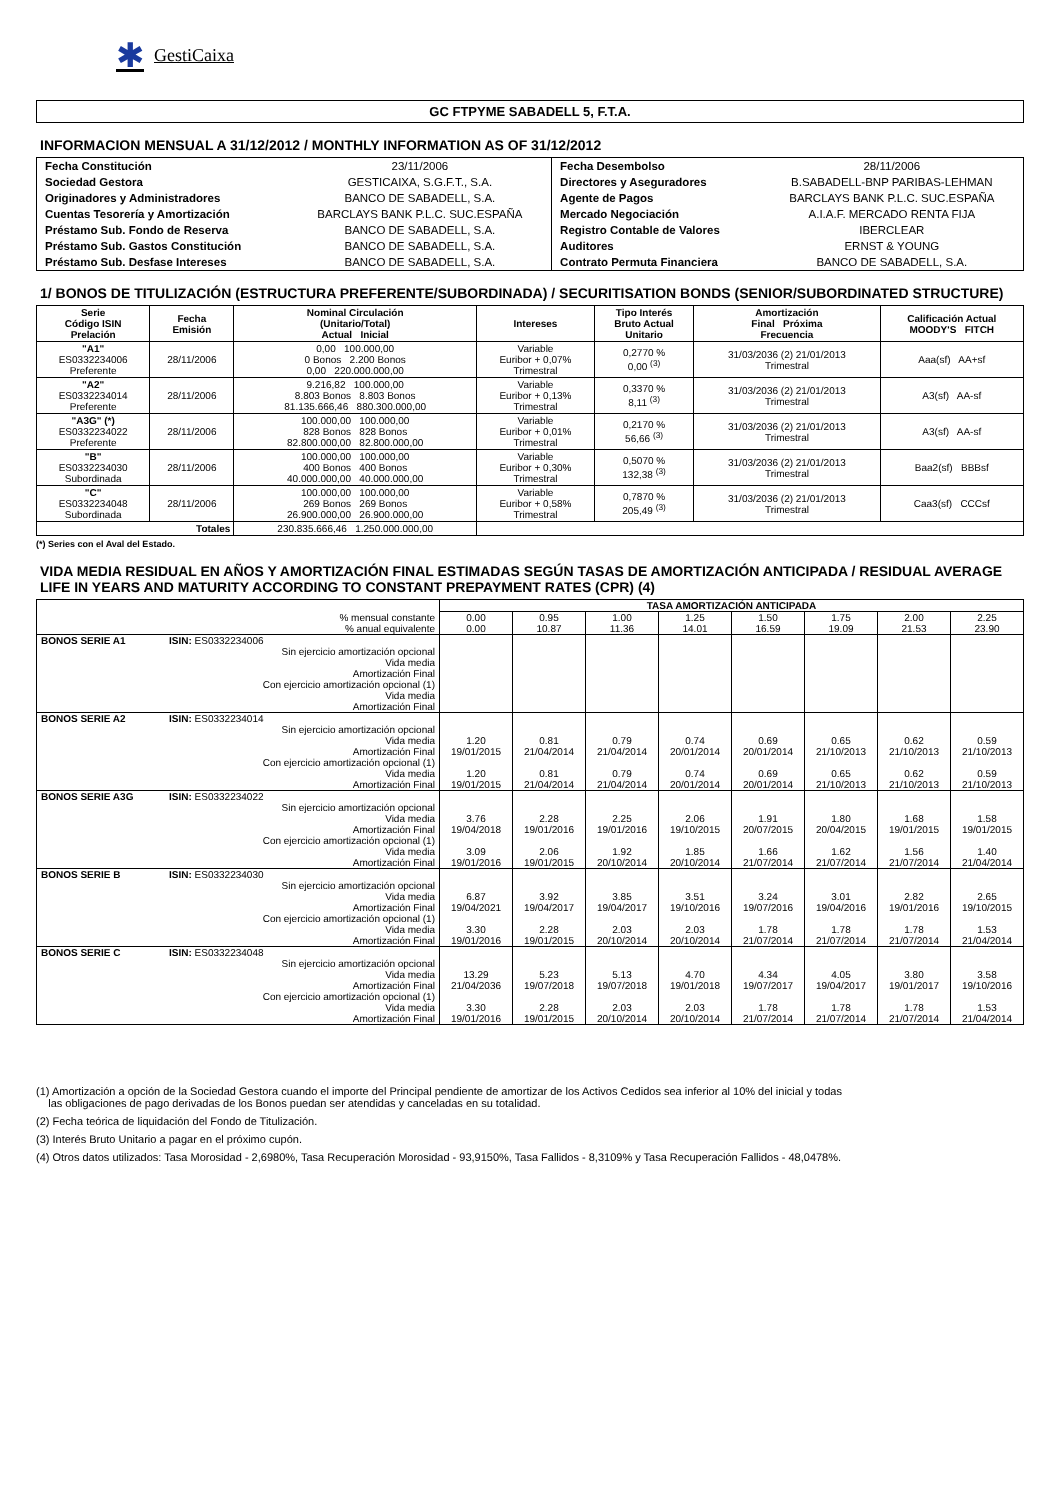✱ GestiCaixa
GC FTPYME SABADELL 5, F.T.A.
INFORMACION MENSUAL A 31/12/2012 / MONTHLY INFORMATION AS OF 31/12/2012
| Fecha Constitución | 23/11/2006 | Fecha Desembolso | 28/11/2006 |
| Sociedad Gestora | GESTICAIXA, S.G.F.T., S.A. | Directores y Aseguradores | B.SABADELL-BNP PARIBAS-LEHMAN |
| Originadores y Administradores | BANCO DE SABADELL, S.A. | Agente de Pagos | BARCLAYS BANK P.L.C. SUC.ESPAÑA |
| Cuentas Tesorería y Amortización | BARCLAYS BANK P.L.C. SUC.ESPAÑA | Mercado Negociación | A.I.A.F. MERCADO RENTA FIJA |
| Préstamo Sub. Fondo de Reserva | BANCO DE SABADELL, S.A. | Registro Contable de Valores | IBERCLEAR |
| Préstamo Sub. Gastos Constitución | BANCO DE SABADELL, S.A. | Auditores | ERNST & YOUNG |
| Préstamo Sub. Desfase Intereses | BANCO DE SABADELL, S.A. | Contrato Permuta Financiera | BANCO DE SABADELL, S.A. |
1/ BONOS DE TITULIZACIÓN (ESTRUCTURA PREFERENTE/SUBORDINADA) / SECURITISATION BONDS (SENIOR/SUBORDINATED STRUCTURE)
| Serie Código ISIN Prelación | Fecha Emisión | Nominal Circulación (Unitario/Total) Actual Inicial | Intereses | Tipo Interés Bruto Actual Unitario | Amortización Final Próxima Frecuencia | Calificación Actual MOODY'S FITCH |
| --- | --- | --- | --- | --- | --- | --- |
| "A1" ES0332234006 Preferente | 28/11/2006 | 0,00 100.000,00 0 Bonos 2.200 Bonos 0,00 220.000.000,00 | Variable Euribor + 0,07% Trimestral | 0,2770 % 0,00 <sup>(3)</sup> | 31/03/2036 (2) 21/01/2013 Trimestral | Aaa(sf) AA+sf |
| "A2" ES0332234014 Preferente | 28/11/2006 | 9.216,82 100.000,00 8.803 Bonos 8.803 Bonos 81.135.666,46 880.300.000,00 | Variable Euribor + 0,13% Trimestral | 0,3370 % 8,11 <sup>(3)</sup> | 31/03/2036 (2) 21/01/2013 Trimestral | A3(sf) AA-sf |
| "A3G" (*) ES0332234022 Preferente | 28/11/2006 | 100.000,00 100.000,00 828 Bonos 828 Bonos 82.800.000,00 82.800.000,00 | Variable Euribor + 0,01% Trimestral | 0,2170 % 56,66 <sup>(3)</sup> | 31/03/2036 (2) 21/01/2013 Trimestral | A3(sf) AA-sf |
| "B" ES0332234030 Subordinada | 28/11/2006 | 100.000,00 100.000,00 400 Bonos 400 Bonos 40.000.000,00 40.000.000,00 | Variable Euribor + 0,30% Trimestral | 0,5070 % 132,38 <sup>(3)</sup> | 31/03/2036 (2) 21/01/2013 Trimestral | Baa2(sf) BBBsf |
| "C" ES0332234048 Subordinada | 28/11/2006 | 100.000,00 100.000,00 269 Bonos 269 Bonos 26.900.000,00 26.900.000,00 | Variable Euribor + 0,58% Trimestral | 0,7870 % 205,49 <sup>(3)</sup> | 31/03/2036 (2) 21/01/2013 Trimestral | Caa3(sf) CCCsf |
| Totales | | 230.835.666,46 1.250.000.000,00 | | | | |
(*) Series con el Aval del Estado.
VIDA MEDIA RESIDUAL EN AÑOS Y AMORTIZACIÓN FINAL ESTIMADAS SEGÚN TASAS DE AMORTIZACIÓN ANTICIPADA / RESIDUAL AVERAGE LIFE IN YEARS AND MATURITY ACCORDING TO CONSTANT PREPAYMENT RATES (CPR) (4)
| | | TASA AMORTIZACIÓN ANTICIPADA | | | | | | | |
| --- | --- | --- | --- | --- | --- | --- | --- | --- | --- |
| % mensual constante % anual equivalente | | 0.00 0.00 | 0.95 10.87 | 1.00 11.36 | 1.25 14.01 | 1.50 16.59 | 1.75 19.09 | 2.00 21.53 | 2.25 23.90 |
| BONOS SERIE A1 | ISIN: ES0332234006 Sin ejercicio amortización opcional Vida media Amortización Final Con ejercicio amortización opcional (1) Vida media Amortización Final | | | | | | | | |
| BONOS SERIE A2 | ISIN: ES0332234014 Sin ejercicio amortización opcional Vida media Amortización Final Con ejercicio amortización opcional (1) Vida media Amortización Final | 1.20 19/01/2015 1.20 19/01/2015 | 0.81 21/04/2014 0.81 21/04/2014 | 0.79 21/04/2014 0.79 21/04/2014 | 0.74 20/01/2014 0.74 20/01/2014 | 0.69 20/01/2014 0.69 20/01/2014 | 0.65 21/10/2013 0.65 21/10/2013 | 0.62 21/10/2013 0.62 21/10/2013 | 0.59 21/10/2013 0.59 21/10/2013 |
| BONOS SERIE A3G | ISIN: ES0332234022 Sin ejercicio amortización opcional Vida media Amortización Final Con ejercicio amortización opcional (1) Vida media Amortización Final | 3.76 19/04/2018 3.09 19/01/2016 | 2.28 19/01/2016 2.06 19/01/2015 | 2.25 19/01/2016 1.92 20/10/2014 | 2.06 19/10/2015 1.85 20/10/2014 | 1.91 20/07/2015 1.66 21/07/2014 | 1.80 20/04/2015 1.62 21/07/2014 | 1.68 19/01/2015 1.56 21/07/2014 | 1.58 19/01/2015 1.40 21/04/2014 |
| BONOS SERIE B | ISIN: ES0332234030 Sin ejercicio amortización opcional Vida media Amortización Final Con ejercicio amortización opcional (1) Vida media Amortización Final | 6.87 19/04/2021 3.30 19/01/2016 | 3.92 19/04/2017 2.28 19/01/2015 | 3.85 19/04/2017 2.03 20/10/2014 | 3.51 19/10/2016 2.03 20/10/2014 | 3.24 19/07/2016 1.78 21/07/2014 | 3.01 19/04/2016 1.78 21/07/2014 | 2.82 19/01/2016 1.78 21/07/2014 | 2.65 19/10/2015 1.53 21/04/2014 |
| BONOS SERIE C | ISIN: ES0332234048 Sin ejercicio amortización opcional Vida media Amortización Final Con ejercicio amortización opcional (1) Vida media Amortización Final | 13.29 21/04/2036 3.30 19/01/2016 | 5.23 19/07/2018 2.28 19/01/2015 | 5.13 19/07/2018 2.03 20/10/2014 | 4.70 19/01/2018 2.03 20/10/2014 | 4.34 19/07/2017 1.78 21/07/2014 | 4.05 19/04/2017 1.78 21/07/2014 | 3.80 19/01/2017 1.78 21/07/2014 | 3.58 19/10/2016 1.53 21/04/2014 |
(1) Amortización a opción de la Sociedad Gestora cuando el importe del Principal pendiente de amortizar de los Activos Cedidos sea inferior al 10% del inicial y todas
las obligaciones de pago derivadas de los Bonos puedan ser atendidas y canceladas en su totalidad.
(2) Fecha teórica de liquidación del Fondo de Titulización.
(3) Interés Bruto Unitario a pagar en el próximo cupón.
(4) Otros datos utilizados: Tasa Morosidad - 2,6980%, Tasa Recuperación Morosidad - 93,9150%, Tasa Fallidos - 8,3109% y Tasa Recuperación Fallidos - 48,0478%.